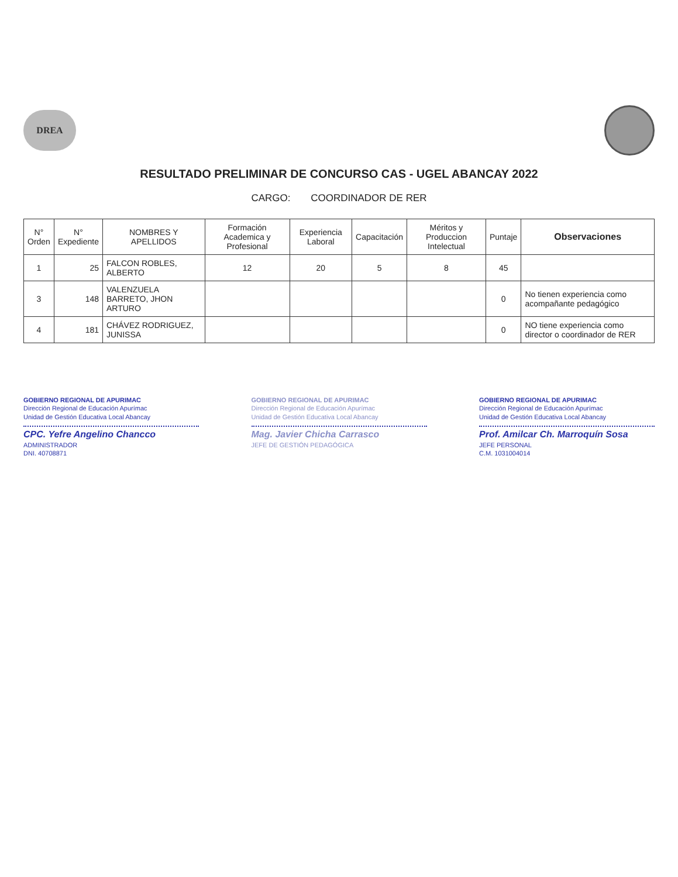DREA
RESULTADO PRELIMINAR DE CONCURSO CAS - UGEL ABANCAY 2022
CARGO: COORDINADOR DE RER
| N° Orden | N° Expediente | NOMBRES Y APELLIDOS | Formación Academica y Profesional | Experiencia Laboral | Capacitación | Méritos y Produccion Intelectual | Puntaje | Observaciones |
| --- | --- | --- | --- | --- | --- | --- | --- | --- |
| 1 | 25 | FALCON ROBLES, ALBERTO | 12 | 20 | 5 | 8 | 45 | |
| 3 | 148 | VALENZUELA BARRETO, JHON ARTURO | | | | | 0 | No tienen experiencia como acompañante pedagógico |
| 4 | 181 | CHÁVEZ RODRIGUEZ, JUNISSA | | | | | 0 | NO tiene experiencia como director o coordinador de RER |
GOBIERNO REGIONAL DE APURIMAC
Dirección Regional de Educación Apurímac
Unidad de Gestión Educativa Local Abancay
CPC. Yefre Angelino Chancco
ADMINISTRADOR
DNI. 40708871
GOBIERNO REGIONAL DE APURIMAC
Dirección Regional de Educación Apurímac
Unidad de Gestión Educativa Local Abancay
Mag. Javier Chicha Carrasco
JEFE DE GESTIÓN PEDAGÓGICA
GOBIERNO REGIONAL DE APURIMAC
Dirección Regional de Educación Apurímac
Unidad de Gestión Educativa Local Abancay
Prof. Amilcar Ch. Marroquín Sosa
JEFE PERSONAL
C.M. 1031004014